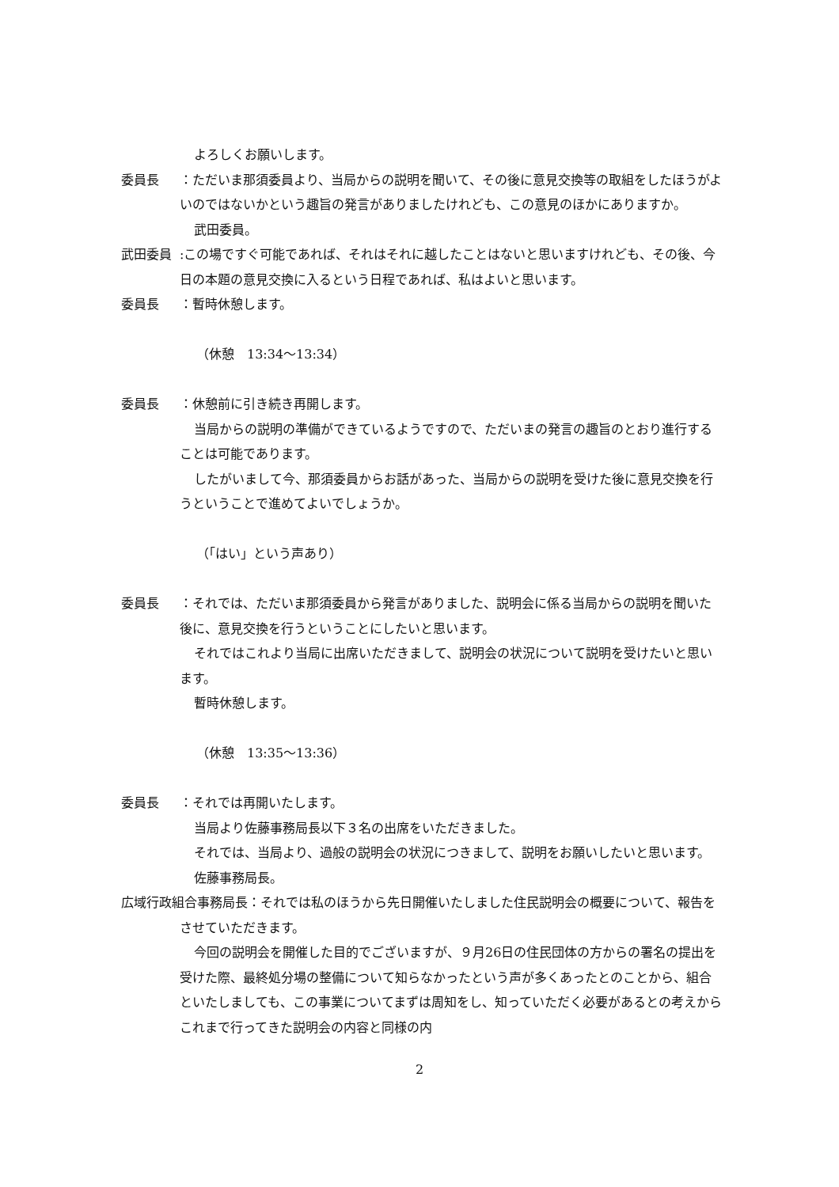よろしくお願いします。
委員長　：ただいま那須委員より、当局からの説明を聞いて、その後に意見交換等の取組をしたほうがよいのではないかという趣旨の発言がありましたけれども、この意見のほかにありますか。
武田委員。
武田委員:この場ですぐ可能であれば、それはそれに越したことはないと思いますけれども、その後、今日の本題の意見交換に入るという日程であれば、私はよいと思います。
委員長　：暫時休憩します。
（休憩　13:34～13:34）
委員長　：休憩前に引き続き再開します。
当局からの説明の準備ができているようですので、ただいまの発言の趣旨のとおり進行することは可能であります。
したがいまして今、那須委員からお話があった、当局からの説明を受けた後に意見交換を行うということで進めてよいでしょうか。
（「はい」という声あり）
委員長　：それでは、ただいま那須委員から発言がありました、説明会に係る当局からの説明を聞いた後に、意見交換を行うということにしたいと思います。
それではこれより当局に出席いただきまして、説明会の状況について説明を受けたいと思います。
暫時休憩します。
（休憩　13:35～13:36）
委員長　：それでは再開いたします。
当局より佐藤事務局長以下３名の出席をいただきました。
それでは、当局より、過般の説明会の状況につきまして、説明をお願いしたいと思います。
佐藤事務局長。
広域行政組合事務局長：それでは私のほうから先日開催いたしました住民説明会の概要について、報告をさせていただきます。
今回の説明会を開催した目的でございますが、９月26日の住民団体の方からの署名の提出を受けた際、最終処分場の整備について知らなかったという声が多くあったとのことから、組合といたしましても、この事業についてまずは周知をし、知っていただく必要があるとの考えからこれまで行ってきた説明会の内容と同様の内
2